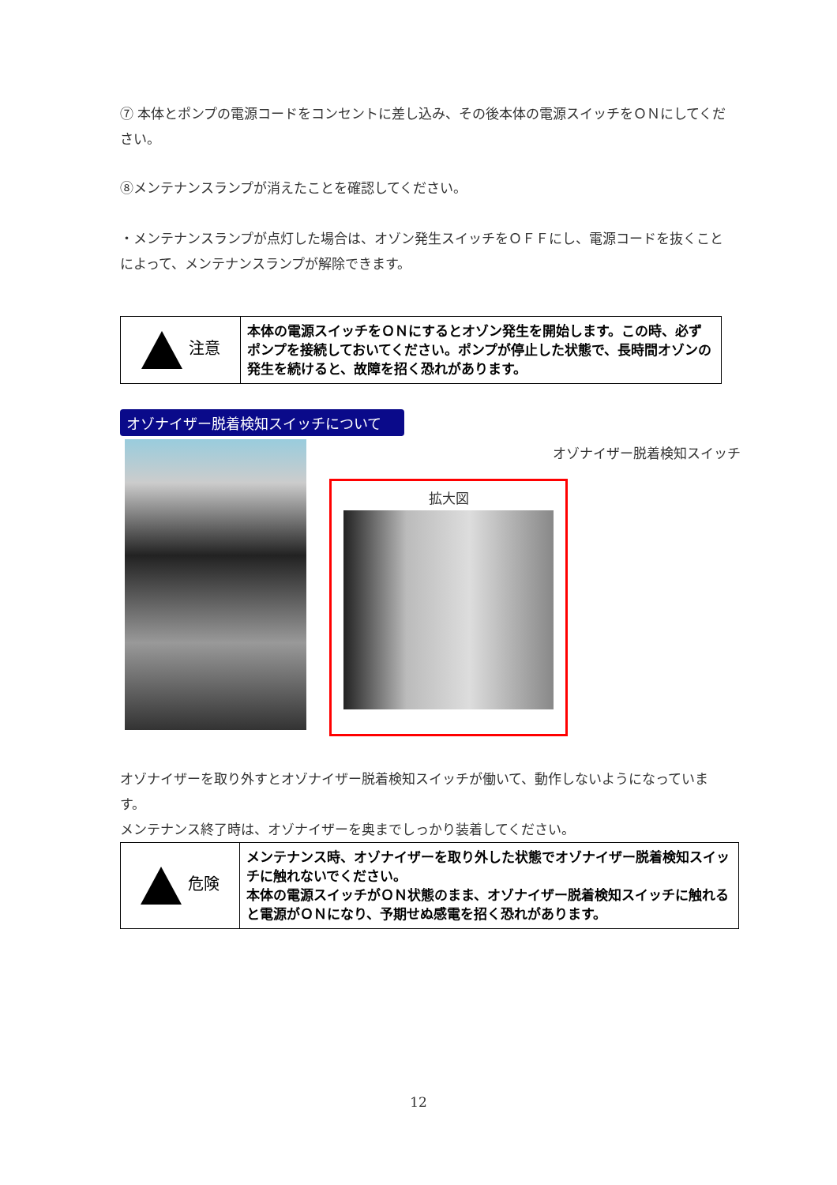⑦ 本体とポンプの電源コードをコンセントに差し込み、その後本体の電源スイッチをＯＮにしてください。
⑧メンテナンスランプが消えたことを確認してください。
・メンテナンスランプが点灯した場合は、オゾン発生スイッチをＯＦＦにし、電源コードを抜くことによって、メンテナンスランプが解除できます。
| 注意 | 本体の電源スイッチをＯＮにするとオゾン発生を開始します。この時、必ずポンプを接続しておいてください。ポンプが停止した状態で、長時間オゾンの発生を続けると、故障を招く恐れがあります。 |
オゾナイザー脱着検知スイッチについて
オゾナイザー脱着検知スイッチ
拡大図
オゾナイザーを取り外すとオゾナイザー脱着検知スイッチが働いて、動作しないようになっています。
メンテナンス終了時は、オゾナイザーを奥までしっかり装着してください。
| 危険 | メンテナンス時、オゾナイザーを取り外した状態でオゾナイザー脱着検知スイッチに触れないでください。 本体の電源スイッチがＯＮ状態のまま、オゾナイザー脱着検知スイッチに触れると電源がＯＮになり、予期せぬ感電を招く恐れがあります。 |
12